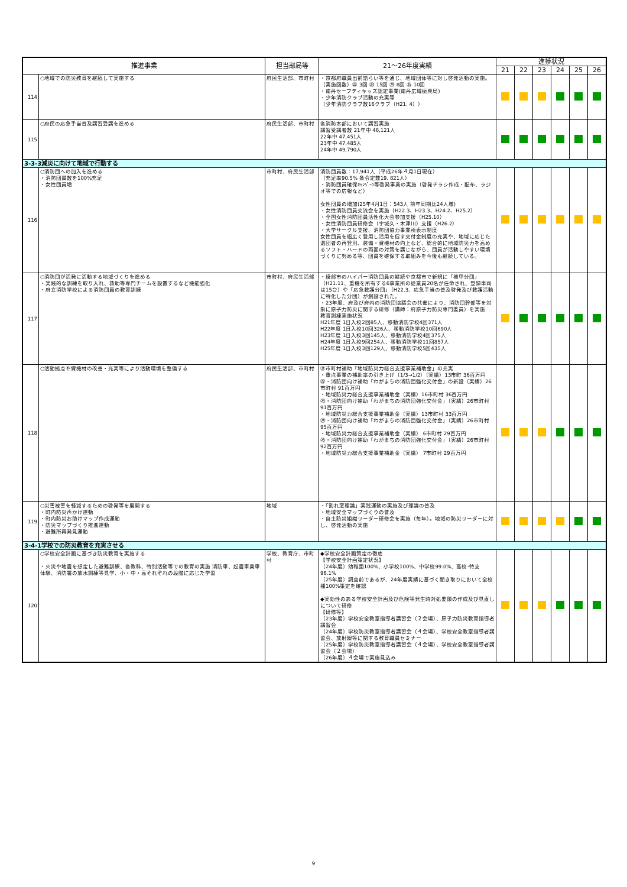| 推進事業 | | 担当部局等 | 21～26年度実績 | 進捗状況 | | | | | |
| --- | --- | --- | --- | --- | --- | --- | --- | --- | --- |
| | | | | 21 | 22 | 23 | 24 | 25 | 26 |
| 114 | ○地域での防災教育を継続して実施する | 府民生活部、市町村 | ・京都府職員出前語らい等を通じ、地域団体等に対し啓発活動の実施。 （実施回数）㉒ 3回 ㉓ 15回 ㉔ 8回 ㉕ 10回 ・南丹セーフティキッズ認定事業(南丹広域振興局) ・少年消防クラブ活動の充実等 （少年消防クラブ数16クラブ（H21. 4）） | | | | | | |
| 115 | ○府民の応急手当普及講習受講を進める | 府民生活部、市町村 | 各消防本部において講習実施 講習受講者数 21年中 46,121人 22年中 47,451人 23年中 47,485人 24年中 49,790人 | | | | | | |
| 3-3-3減災に向けて地域で行動する | | | | | | | | | |
| 116 | ○消防団への加入を進める ・消防団員数を100%充足 ・女性団員増 | 市町村、府民生活部 | 消防団員数：17,941人（平成26年４月1日現在） （充足率90.5% 条令定数19, 821人） ・消防団員確保ｷｬﾝﾍﾟｰﾝ等啓発事業の実施（啓発チラシ作成・配布、ラジオ等での広報など） 女性団員の増加(25年4月1日：543人 前年同期比24人増) ・女性消防団員交流会を実施（H22.3、H23.3、H24.2、H25.2） ・全国女性消防団員活性化大会参加支援（H25.10） ・女性消防団員研修会（宇城久・木津川）支援（H26.2） ・大学サークル支援、消防団協力事業所表示制度 女性団員を幅広く登用し活用を促す交付金制度の充実や、地域に応じた退団者の再登用、装備・資機材の向上など、総合的に地域防災力を高めるソフト・ハードの両面の対策を講じながら、団員が活動しやすい環境づくりに努める等、団員を確保する取組みを今後も継続している。 | | | | | | |
| 117 | ○消防団が活発に活動する地域づくりを進める ・実践的な訓練を取り入れ、救助等専門チームを設置するなど機能強化 ・府立消防学校による消防団員の教育訓練 | 市町村、府民生活部 | ・綾部市のハイパー消防団員の継続や京都市で新規に「機甲分団」（H21.11、重機を所有する6事業所の従業員20名が任命され、登録車両は15台）や「応急救護分団」（H22.3、応急手当の普及啓発及び救護活動に特化した分団）が創設された。 ・23年度、府及び府内の消防団協議会の共催により、消防団幹部等を対象に原子力防災に関する研修（講師：府原子力防災専門委員）を実施 教育訓練実施状況 H21年度 1日入校2回85人、移動消防学校4回371人 H22年度 1日入校10回326人、移動消防学校10回690人 H23年度 1日入校3回145人、移動消防学校4回375人 H24年度 1日入校9回254人、移動消防学校11回857人 H25年度 1日入校3回129人、移動消防学校5回435人 | | | | | | |
| 118 | ○活動拠点や資機材の改善・充実等により活動環境を整備する | 府民生活部、市町村 | ㉑市町村補助「地域防災力総合支援事業補助金」の充実 ・重点事業の補助率の引き上げ（1/3→1/2）（実績）13市町 36百万円 ㉒・消防団向け補助「わがまちの消防団強化交付金」の新設（実績）26市町村 91百万円 ・地域防災力総合支援事業補助金（実績）16市町村 36百万円 ㉓・消防団向け補助「わがまちの消防団強化交付金」（実績）26市町村 91百万円 ・地域防災力総合支援事業補助金（実績）13市町村 33百万円 ㉔・消防団向け補助「わがまちの消防団強化交付金」（実績）26市町村 95百万円 ・地域防災力総合支援事業補助金（実績） 6市町村 29百万円 ㉕・消防団向け補助「わがまちの消防団強化交付金」（実績）26市町村 92百万円 ・地域防災力総合支援事業補助金（実績） 7市町村 29百万円 | | | | | | |
| 119 | ○災害被害を軽減するための啓発等を展開する ・町内防災声かけ運動 ・町内防災お助けマップ作成運動 ・防災マップづくり推進運動 ・避難所再発見運動 | 地域 | ・「割れ窓理論」実践運動の実施及び理論の普及 ・地域安全マップづくりの普及 ・自主防災組織リーダー研修会を実施（毎年）。地域の防災リーダーに対し、啓発活動の実施 | | | | | | |
| 3-4-1学校での防災教育を充実させる | | | | | | | | | |
| 120 | ○学校安全計画に基づき防災教育を実施する ・火災や地震を想定した避難訓練、各教科、特別活動等での教育の実施 消防車、起震車乗車体験、消防署の放水訓練等見学、小・中・高それぞれの段階に応じた学習 | 学校、教育庁、市町村 | ◆学校安全計画策定の徹底 【学校安全計画策定状況】 〔24年度〕幼稚園100%、小学校100%、中学校99.0%、高校･特支96.1% 〔25年度〕調査前であるが、24年度実績に基づく聞き取りにおいて全校種100%策定を確認 ◆実効性のある学校安全計画及び危険等発生時対処要領の作成及び見直しについて研修 【研修等】 〔23年度〕学校安全教室指導者講習会（２会場）、原子力防災教育指導者講習会 〔24年度〕学校防災教室指導者講習会（４会場）、学校安全教室指導者講習会、放射線等に関する教育職員セミナー 〔25年度〕学校防災教室指導者講習会（４会場）、学校安全教室指導者講習会（２会場） 〔26年度〕４会場で実施見込み | | | | | | |
9